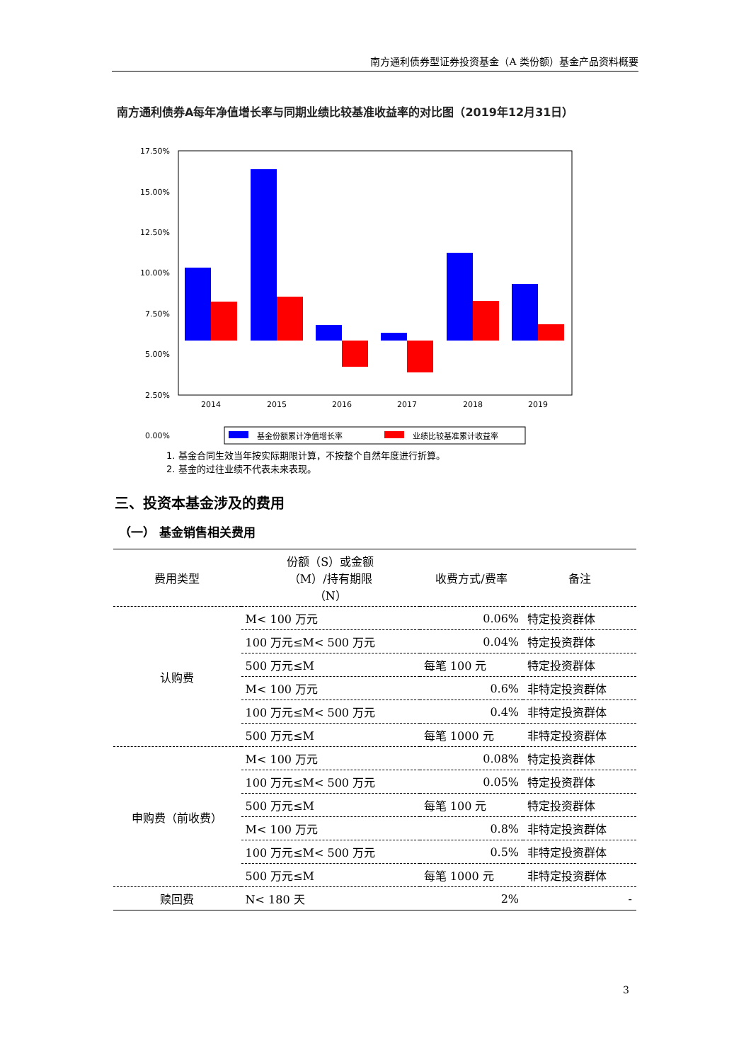南方通利债券型证券投资基金（A 类份额）基金产品资料概要
南方通利债券A每年净值增长率与同期业绩比较基准收益率的对比图（2019年12月31日）
17.50%
15.00%
12.50%
10.00%
7.50%
5.00%
2.50%
0.00%
2014
2015
2016
2017
2018
2019
基金份额累计净值增长率
业绩比较基准累计收益率
1. 基金合同生效当年按实际期限计算，不按整个自然年度进行折算。
2. 基金的过往业绩不代表未来表现。
三、投资本基金涉及的费用
（一） 基金销售相关费用
| 费用类型 | 份额（S）或金额 （M）/持有期限 （N） | 收费方式/费率 | 备注 |
| --- | --- | --- | --- |
| 认购费 | M< 100 万元 | 0.06% | 特定投资群体 |
| | 100 万元≤M< 500 万元 | 0.04% | 特定投资群体 |
| | 500 万元≤M | 每笔 100 元 | 特定投资群体 |
| | M< 100 万元 | 0.6% | 非特定投资群体 |
| | 100 万元≤M< 500 万元 | 0.4% | 非特定投资群体 |
| | 500 万元≤M | 每笔 1000 元 | 非特定投资群体 |
| 申购费（前收费） | M< 100 万元 | 0.08% | 特定投资群体 |
| | 100 万元≤M< 500 万元 | 0.05% | 特定投资群体 |
| | 500 万元≤M | 每笔 100 元 | 特定投资群体 |
| | M< 100 万元 | 0.8% | 非特定投资群体 |
| | 100 万元≤M< 500 万元 | 0.5% | 非特定投资群体 |
| | 500 万元≤M | 每笔 1000 元 | 非特定投资群体 |
| 赎回费 | N< 180 天 | 2% | - |
3